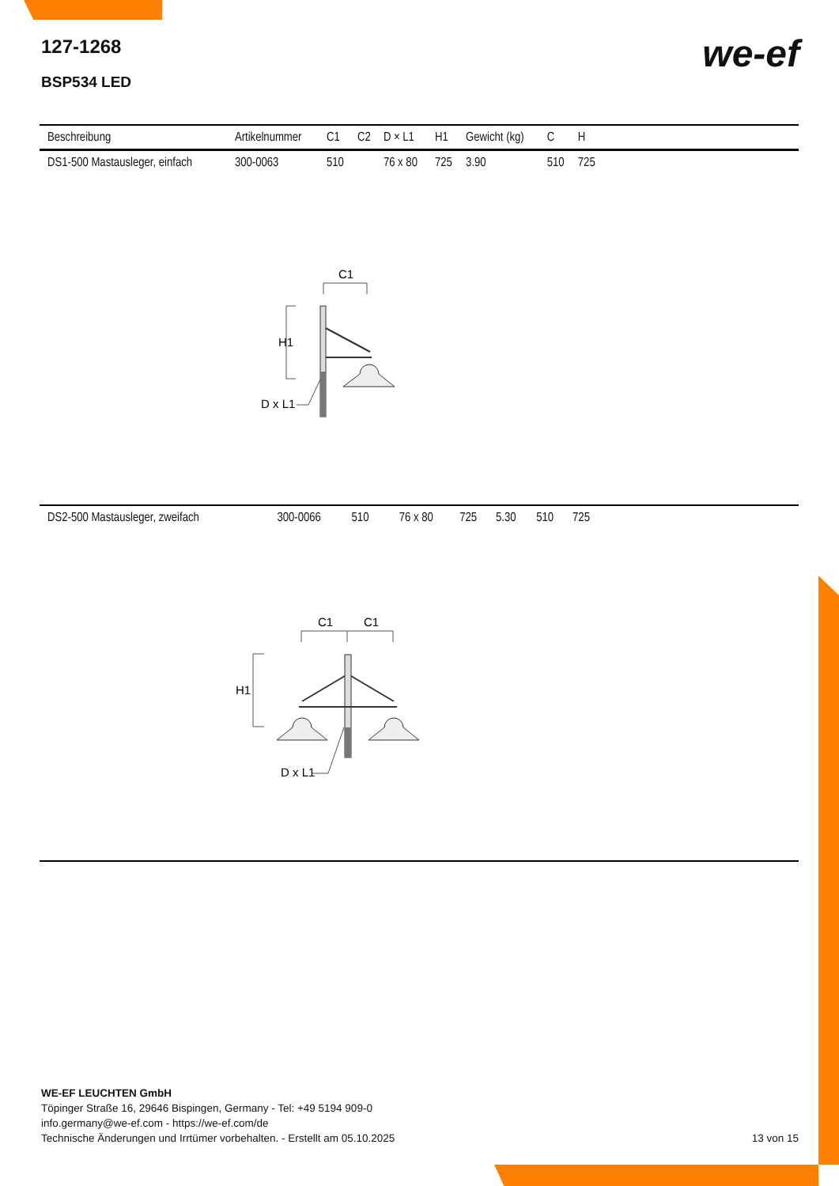127-1268
BSP534 LED
we-ef
| Beschreibung | Artikelnummer | C1 | C2 | D × L1 | H1 | Gewicht (kg) | C | H | |
| --- | --- | --- | --- | --- | --- | --- | --- | --- | --- |
| DS1-500 Mastausleger, einfach | 300-0063 | 510 | | 76 x 80 | 725 | 3.90 | 510 | 725 | |
C1
H1
D x L1
| DS2-500 Mastausleger, zweifach | 300-0066 | 510 | | 76 x 80 | 725 | 5.30 | 510 | 725 | |
C1
C1
H1
D x L1
WE-EF LEUCHTEN GmbH
Töpinger Straße 16, 29646 Bispingen, Germany - Tel: +49 5194 909-0
info.germany@we-ef.com - https://we-ef.com/de
Technische Änderungen und Irrtümer vorbehalten. - Erstellt am 05.10.2025 13 von 15